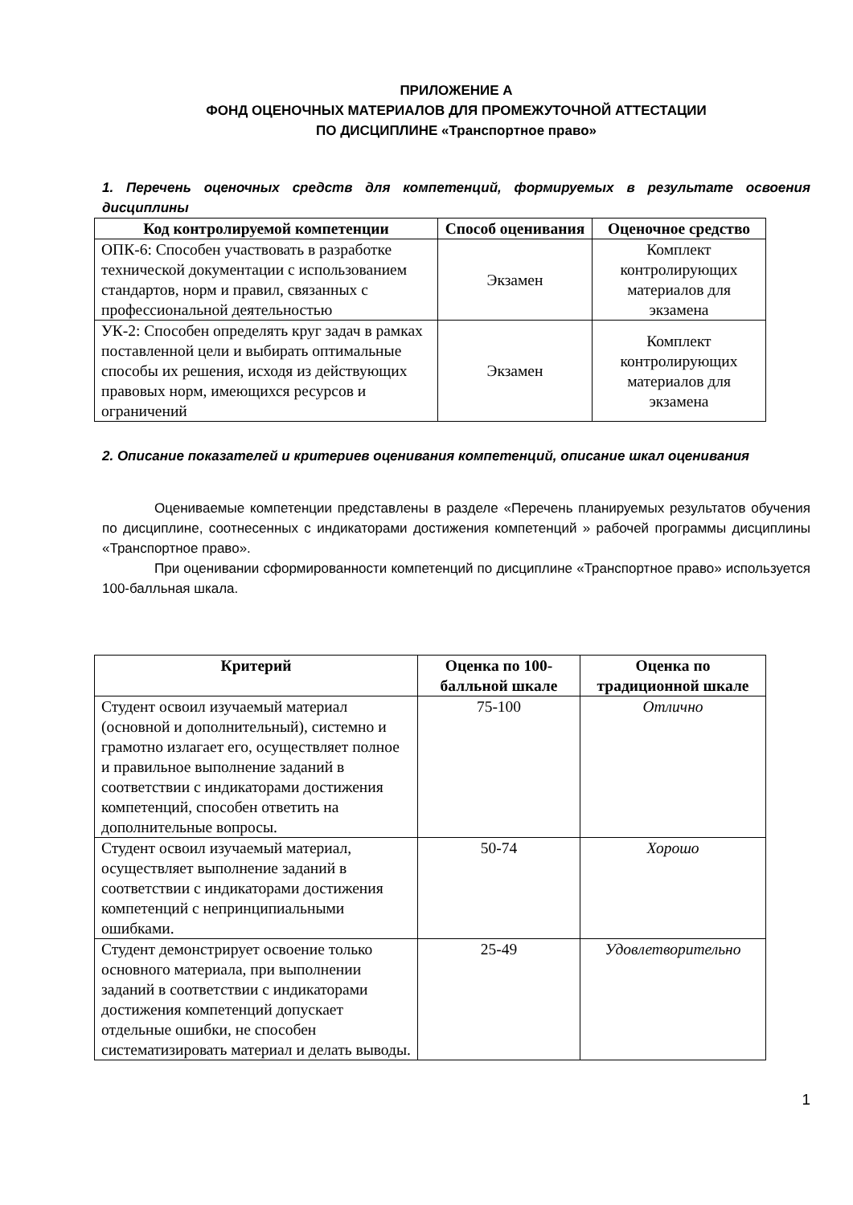ПРИЛОЖЕНИЕ А
ФОНД ОЦЕНОЧНЫХ МАТЕРИАЛОВ ДЛЯ ПРОМЕЖУТОЧНОЙ АТТЕСТАЦИИ
ПО ДИСЦИПЛИНЕ «Транспортное право»
1. Перечень оценочных средств для компетенций, формируемых в результате освоения дисциплины
| Код контролируемой компетенции | Способ оценивания | Оценочное средство |
| --- | --- | --- |
| ОПК-6: Способен участвовать в разработке технической документации с использованием стандартов, норм и правил, связанных с профессиональной деятельностью | Экзамен | Комплект контролирующих материалов для экзамена |
| УК-2: Способен определять круг задач в рамках поставленной цели и выбирать оптимальные способы их решения, исходя из действующих правовых норм, имеющихся ресурсов и ограничений | Экзамен | Комплект контролирующих материалов для экзамена |
2. Описание показателей и критериев оценивания компетенций, описание шкал оценивания
Оцениваемые компетенции представлены в разделе «Перечень планируемых результатов обучения по дисциплине, соотнесенных с индикаторами достижения компетенций » рабочей программы дисциплины «Транспортное право».
При оценивании сформированности компетенций по дисциплине «Транспортное право» используется 100-балльная шкала.
| Критерий | Оценка по 100-балльной шкале | Оценка по традиционной шкале |
| --- | --- | --- |
| Студент освоил изучаемый материал (основной и дополнительный), системно и грамотно излагает его, осуществляет полное и правильное выполнение заданий в соответствии с индикаторами достижения компетенций, способен ответить на дополнительные вопросы. | 75-100 | Отлично |
| Студент освоил изучаемый материал, осуществляет выполнение заданий в соответствии с индикаторами достижения компетенций с непринципиальными ошибками. | 50-74 | Хорошо |
| Студент демонстрирует освоение только основного материала, при выполнении заданий в соответствии с индикаторами достижения компетенций допускает отдельные ошибки, не способен систематизировать материал и делать выводы. | 25-49 | Удовлетворительно |
1